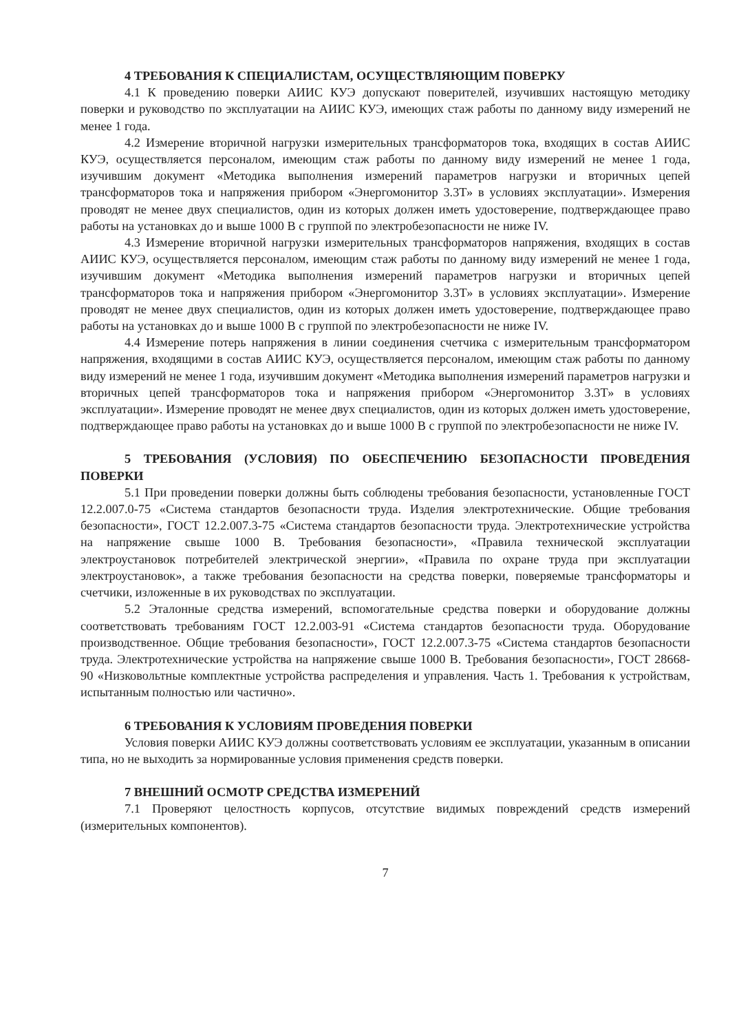4 ТРЕБОВАНИЯ К СПЕЦИАЛИСТАМ, ОСУЩЕСТВЛЯЮЩИМ ПОВЕРКУ
4.1 К проведению поверки АИИС КУЭ допускают поверителей, изучивших настоящую методику поверки и руководство по эксплуатации на АИИС КУЭ, имеющих стаж работы по данному виду измерений не менее 1 года.
4.2 Измерение вторичной нагрузки измерительных трансформаторов тока, входящих в состав АИИС КУЭ, осуществляется персоналом, имеющим стаж работы по данному виду измерений не менее 1 года, изучившим документ «Методика выполнения измерений параметров нагрузки и вторичных цепей трансформаторов тока и напряжения прибором «Энергомонитор 3.3Т» в условиях эксплуатации». Измерения проводят не менее двух специалистов, один из которых должен иметь удостоверение, подтверждающее право работы на установках до и выше 1000 В с группой по электробезопасности не ниже IV.
4.3 Измерение вторичной нагрузки измерительных трансформаторов напряжения, входящих в состав АИИС КУЭ, осуществляется персоналом, имеющим стаж работы по данному виду измерений не менее 1 года, изучившим документ «Методика выполнения измерений параметров нагрузки и вторичных цепей трансформаторов тока и напряжения прибором «Энергомонитор 3.3Т» в условиях эксплуатации». Измерение проводят не менее двух специалистов, один из которых должен иметь удостоверение, подтверждающее право работы на установках до и выше 1000 В с группой по электробезопасности не ниже IV.
4.4 Измерение потерь напряжения в линии соединения счетчика с измерительным трансформатором напряжения, входящими в состав АИИС КУЭ, осуществляется персоналом, имеющим стаж работы по данному виду измерений не менее 1 года, изучившим документ «Методика выполнения измерений параметров нагрузки и вторичных цепей трансформаторов тока и напряжения прибором «Энергомонитор 3.3Т» в условиях эксплуатации». Измерение проводят не менее двух специалистов, один из которых должен иметь удостоверение, подтверждающее право работы на установках до и выше 1000 В с группой по электробезопасности не ниже IV.
5 ТРЕБОВАНИЯ (УСЛОВИЯ) ПО ОБЕСПЕЧЕНИЮ БЕЗОПАСНОСТИ ПРОВЕДЕНИЯ ПОВЕРКИ
5.1 При проведении поверки должны быть соблюдены требования безопасности, установленные ГОСТ 12.2.007.0-75 «Система стандартов безопасности труда. Изделия электротехнические. Общие требования безопасности», ГОСТ 12.2.007.3-75 «Система стандартов безопасности труда. Электротехнические устройства на напряжение свыше 1000 В. Требования безопасности», «Правила технической эксплуатации электроустановок потребителей электрической энергии», «Правила по охране труда при эксплуатации электроустановок», а также требования безопасности на средства поверки, поверяемые трансформаторы и счетчики, изложенные в их руководствах по эксплуатации.
5.2 Эталонные средства измерений, вспомогательные средства поверки и оборудование должны соответствовать требованиям ГОСТ 12.2.003-91 «Система стандартов безопасности труда. Оборудование производственное. Общие требования безопасности», ГОСТ 12.2.007.3-75 «Система стандартов безопасности труда. Электротехнические устройства на напряжение свыше 1000 В. Требования безопасности», ГОСТ 28668-90 «Низковольтные комплектные устройства распределения и управления. Часть 1. Требования к устройствам, испытанным полностью или частично».
6 ТРЕБОВАНИЯ К УСЛОВИЯМ ПРОВЕДЕНИЯ ПОВЕРКИ
Условия поверки АИИС КУЭ должны соответствовать условиям ее эксплуатации, указанным в описании типа, но не выходить за нормированные условия применения средств поверки.
7 ВНЕШНИЙ ОСМОТР СРЕДСТВА ИЗМЕРЕНИЙ
7.1 Проверяют целостность корпусов, отсутствие видимых повреждений средств измерений (измерительных компонентов).
7